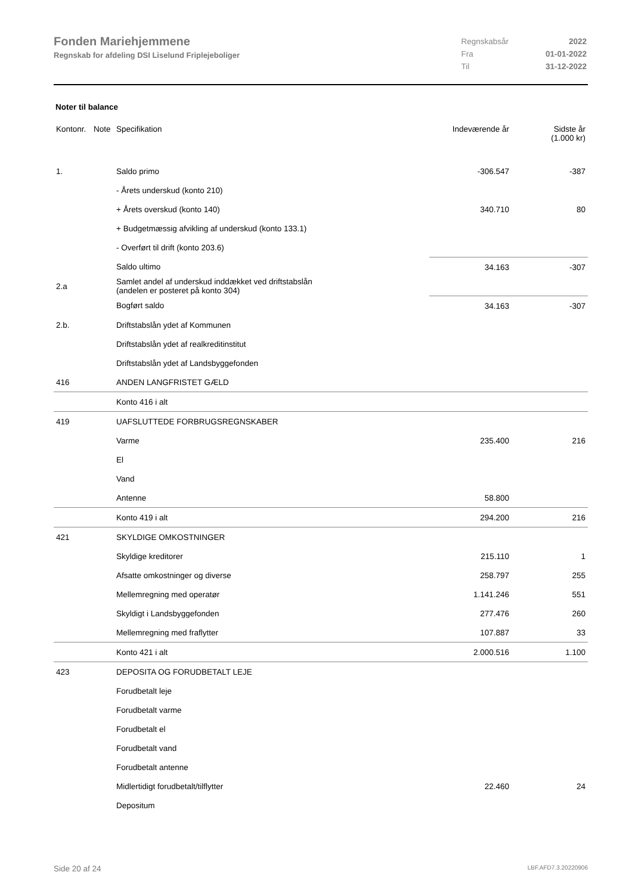Fonden Mariehjemmene
Regnskab for afdeling DSI Liselund Friplejeboliger
| Regnskabsår | 2022 |
| Fra | 01-01-2022 |
| Til | 31-12-2022 |
Noter til balance
| Kontonr. | Note | Specifikation | Indeværende år | Sidste år (1.000 kr) |
| --- | --- | --- | --- | --- |
| 1. | | Saldo primo | -306.547 | -387 |
| | | - Årets underskud (konto 210) | | |
| | | + Årets overskud (konto 140) | 340.710 | 80 |
| | | + Budgetmæssig afvikling af underskud (konto 133.1) | | |
| | | - Overført til drift (konto 203.6) | | |
| | | Saldo ultimo | 34.163 | -307 |
| 2.a | | Samlet andel af underskud inddækket ved driftstabslån (andelen er posteret på konto 304) | | |
| | | Bogført saldo | 34.163 | -307 |
| 2.b. | | Driftstabslån ydet af Kommunen | | |
| | | Driftstabslån ydet af realkreditinstitut | | |
| | | Driftstabslån ydet af Landsbyggefonden | | |
| 416 | | ANDEN LANGFRISTET GÆLD | | |
| | | Konto 416 i alt | | |
| 419 | | UAFSLUTTEDE FORBRUGSREGNSKABER | | |
| | | Varme | 235.400 | 216 |
| | | El | | |
| | | Vand | | |
| | | Antenne | 58.800 | |
| | | Konto 419 i alt | 294.200 | 216 |
| 421 | | SKYLDIGE OMKOSTNINGER | | |
| | | Skyldige kreditorer | 215.110 | 1 |
| | | Afsatte omkostninger og diverse | 258.797 | 255 |
| | | Mellemregning med operatør | 1.141.246 | 551 |
| | | Skyldigt i Landsbyggefonden | 277.476 | 260 |
| | | Mellemregning med fraflytter | 107.887 | 33 |
| | | Konto 421 i alt | 2.000.516 | 1.100 |
| 423 | | DEPOSITA OG FORUDBETALT LEJE | | |
| | | Forudbetalt leje | | |
| | | Forudbetalt varme | | |
| | | Forudbetalt el | | |
| | | Forudbetalt vand | | |
| | | Forudbetalt antenne | | |
| | | Midlertidigt forudbetalt/tilflytter | 22.460 | 24 |
| | | Depositum | | |
Side 20 af 24 LBF.AFD7.3.20220906